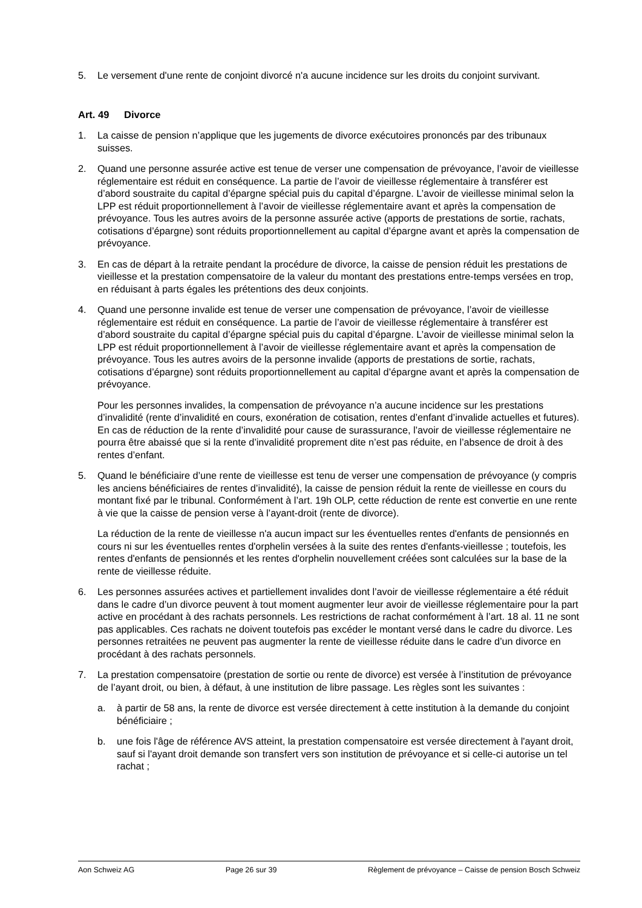5. Le versement d'une rente de conjoint divorcé n'a aucune incidence sur les droits du conjoint survivant.
Art. 49 Divorce
1. La caisse de pension n’applique que les jugements de divorce exécutoires prononcés par des tribunaux suisses.
2. Quand une personne assurée active est tenue de verser une compensation de prévoyance, l’avoir de vieillesse réglementaire est réduit en conséquence. La partie de l’avoir de vieillesse réglementaire à transférer est d’abord soustraite du capital d’épargne spécial puis du capital d’épargne. L’avoir de vieillesse minimal selon la LPP est réduit proportionnellement à l’avoir de vieillesse réglementaire avant et après la compensation de prévoyance. Tous les autres avoirs de la personne assurée active (apports de prestations de sortie, rachats, cotisations d’épargne) sont réduits proportionnellement au capital d’épargne avant et après la compensation de prévoyance.
3. En cas de départ à la retraite pendant la procédure de divorce, la caisse de pension réduit les prestations de vieillesse et la prestation compensatoire de la valeur du montant des prestations entre-temps versées en trop, en réduisant à parts égales les prétentions des deux conjoints.
4. Quand une personne invalide est tenue de verser une compensation de prévoyance, l’avoir de vieillesse réglementaire est réduit en conséquence. La partie de l’avoir de vieillesse réglementaire à transférer est d’abord soustraite du capital d’épargne spécial puis du capital d’épargne. L’avoir de vieillesse minimal selon la LPP est réduit proportionnellement à l’avoir de vieillesse réglementaire avant et après la compensation de prévoyance. Tous les autres avoirs de la personne invalide (apports de prestations de sortie, rachats, cotisations d’épargne) sont réduits proportionnellement au capital d’épargne avant et après la compensation de prévoyance.
Pour les personnes invalides, la compensation de prévoyance n’a aucune incidence sur les prestations d’invalidité (rente d’invalidité en cours, exonération de cotisation, rentes d’enfant d’invalide actuelles et futures). En cas de réduction de la rente d’invalidité pour cause de surassurance, l’avoir de vieillesse réglementaire ne pourra être abaissé que si la rente d’invalidité proprement dite n’est pas réduite, en l’absence de droit à des rentes d’enfant.
5. Quand le bénéficiaire d’une rente de vieillesse est tenu de verser une compensation de prévoyance (y compris les anciens bénéficiaires de rentes d’invalidité), la caisse de pension réduit la rente de vieillesse en cours du montant fixé par le tribunal. Conformément à l’art. 19h OLP, cette réduction de rente est convertie en une rente à vie que la caisse de pension verse à l’ayant-droit (rente de divorce).
La réduction de la rente de vieillesse n'a aucun impact sur les éventuelles rentes d'enfants de pensionnés en cours ni sur les éventuelles rentes d'orphelin versées à la suite des rentes d'enfants-vieillesse ; toutefois, les rentes d'enfants de pensionnés et les rentes d'orphelin nouvellement créées sont calculées sur la base de la rente de vieillesse réduite.
6. Les personnes assurées actives et partiellement invalides dont l’avoir de vieillesse réglementaire a été réduit dans le cadre d’un divorce peuvent à tout moment augmenter leur avoir de vieillesse réglementaire pour la part active en procédant à des rachats personnels. Les restrictions de rachat conformément à l’art. 18 al. 11 ne sont pas applicables. Ces rachats ne doivent toutefois pas excéder le montant versé dans le cadre du divorce. Les personnes retraitées ne peuvent pas augmenter la rente de vieillesse réduite dans le cadre d’un divorce en procédant à des rachats personnels.
7. La prestation compensatoire (prestation de sortie ou rente de divorce) est versée à l’institution de prévoyance de l’ayant droit, ou bien, à défaut, à une institution de libre passage. Les règles sont les suivantes :
a. à partir de 58 ans, la rente de divorce est versée directement à cette institution à la demande du conjoint bénéficiaire ;
b. une fois l'âge de référence AVS atteint, la prestation compensatoire est versée directement à l'ayant droit, sauf si l'ayant droit demande son transfert vers son institution de prévoyance et si celle-ci autorise un tel rachat ;
Aon Schweiz AG Page 26 sur 39 Règlement de prévoyance – Caisse de pension Bosch Schweiz